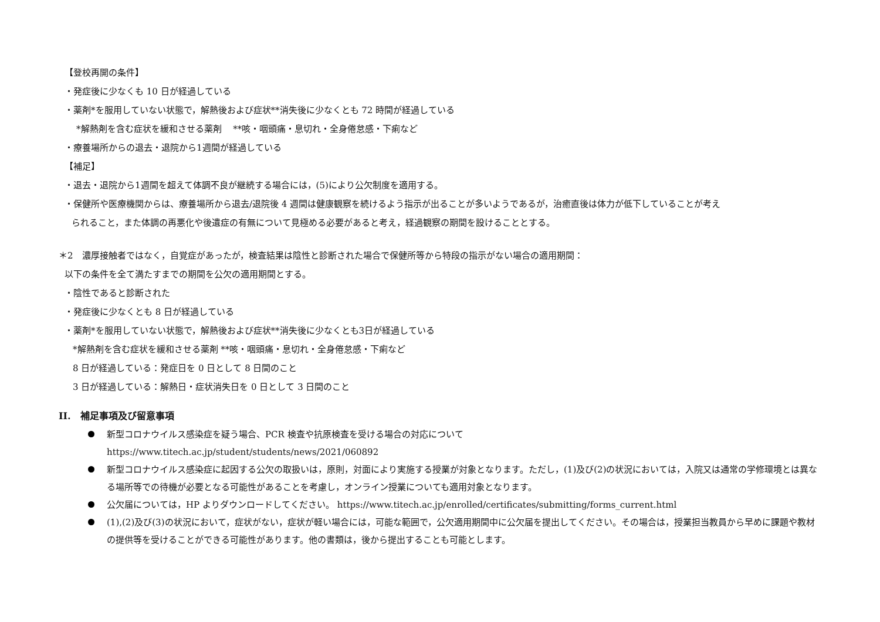【登校再開の条件】
・発症後に少なくも 10 日が経過している
・薬剤*を服用していない状態で，解熱後および症状**消失後に少なくとも 72 時間が経過している
*解熱剤を含む症状を緩和させる薬剤　 **咳・咽頭痛・息切れ・全身倦怠感・下痢など
・療養場所からの退去・退院から1週間が経過している
【補足】
・退去・退院から1週間を超えて体調不良が継続する場合には，(5)により公欠制度を適用する。
・保健所や医療機関からは、療養場所から退去/退院後 4 週間は健康観察を続けるよう指示が出ることが多いようであるが，治癒直後は体力が低下していることが考え
られること，また体調の再悪化や後遺症の有無について見極める必要があると考え，経過観察の期間を設けることとする。
＊2　濃厚接触者ではなく，自覚症があったが，検査結果は陰性と診断された場合で保健所等から特段の指示がない場合の適用期間：
以下の条件を全て満たすまでの期間を公欠の適用期間とする。
・陰性であると診断された
・発症後に少なくとも 8 日が経過している
・薬剤*を服用していない状態で，解熱後および症状**消失後に少なくとも3日が経過している
*解熱剤を含む症状を緩和させる薬剤 **咳・咽頭痛・息切れ・全身倦怠感・下痢など
8 日が経過している：発症日を 0 日として 8 日間のこと
3 日が経過している：解熱日・症状消失日を 0 日として 3 日間のこと
II.　補足事項及び留意事項
新型コロナウイルス感染症を疑う場合、PCR 検査や抗原検査を受ける場合の対応について
https://www.titech.ac.jp/student/students/news/2021/060892
新型コロナウイルス感染症に起因する公欠の取扱いは，原則，対面により実施する授業が対象となります。ただし，(1)及び(2)の状況においては，入院又は通常の学修環境とは異なる場所等での待機が必要となる可能性があることを考慮し，オンライン授業についても適用対象となります。
公欠届については，HP よりダウンロードしてください。 https://www.titech.ac.jp/enrolled/certificates/submitting/forms_current.html
(1),(2)及び(3)の状況において，症状がない，症状が軽い場合には，可能な範囲で，公欠適用期間中に公欠届を提出してください。その場合は，授業担当教員から早めに課題や教材の提供等を受けることができる可能性があります。他の書類は，後から提出することも可能とします。